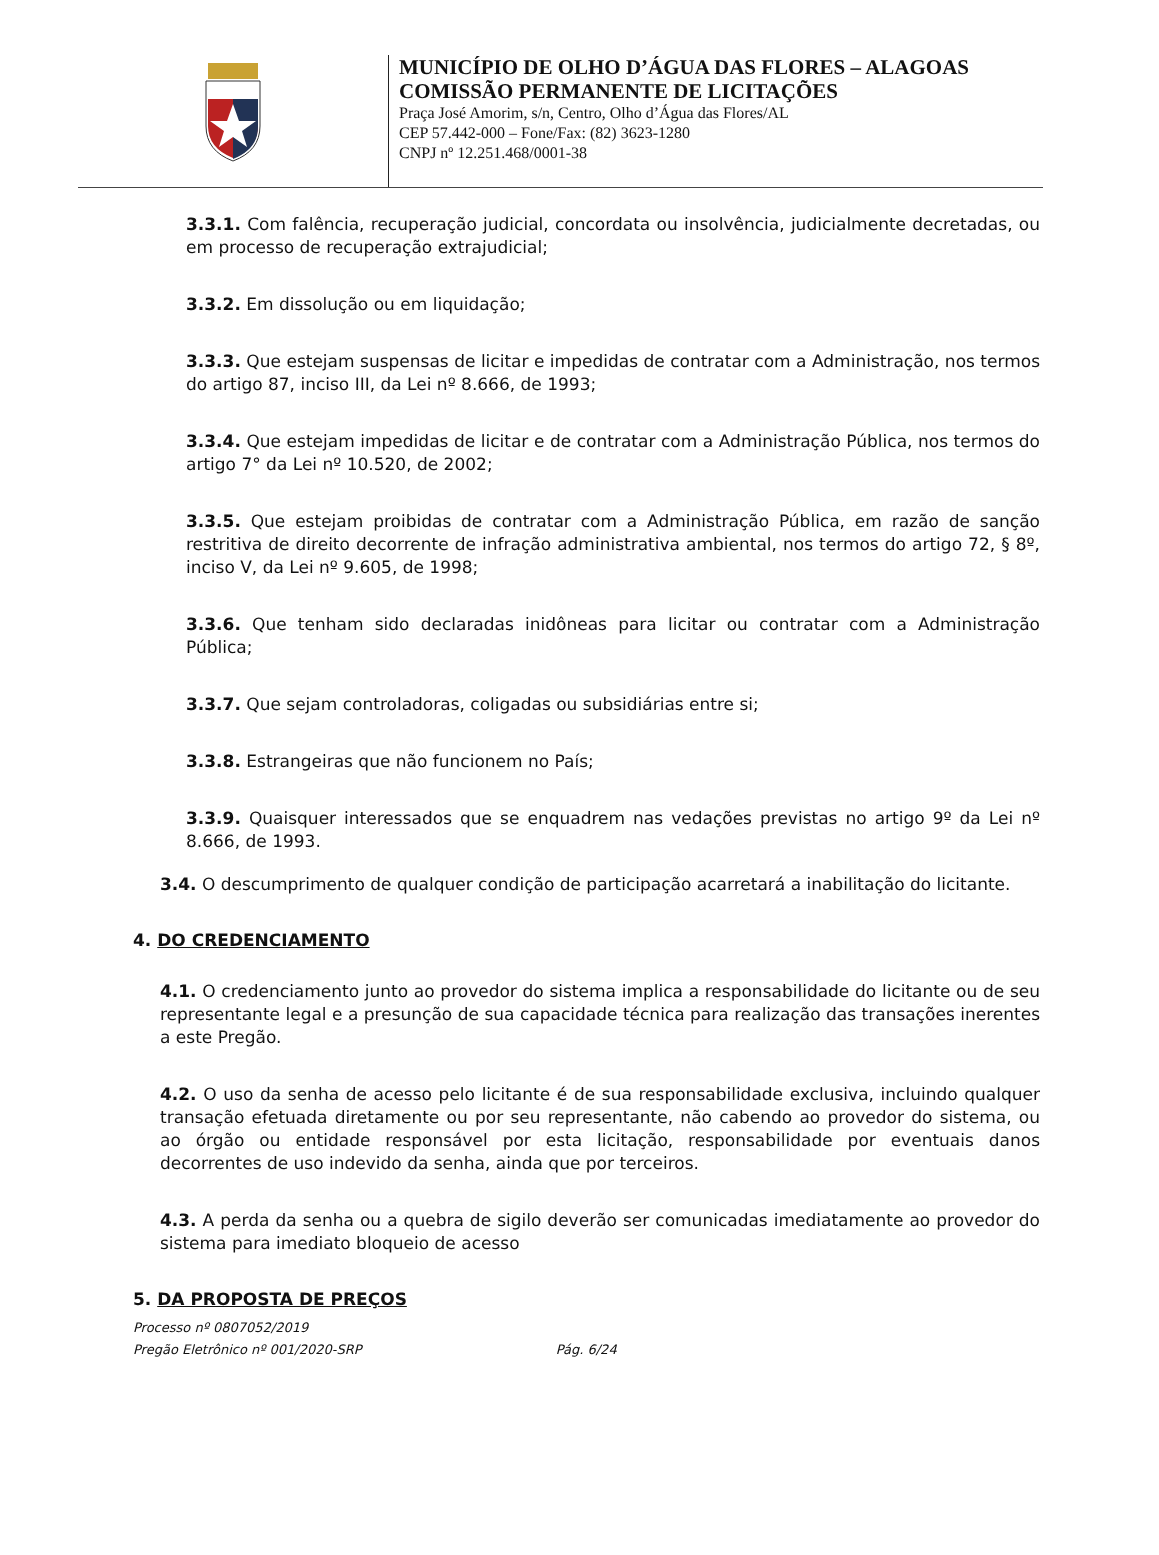MUNICÍPIO DE OLHO D’ÁGUA DAS FLORES – ALAGOAS
COMISSÃO PERMANENTE DE LICITAÇÕES
Praça José Amorim, s/n, Centro, Olho d’Água das Flores/AL
CEP 57.442-000 – Fone/Fax: (82) 3623-1280
CNPJ nº 12.251.468/0001-38
3.3.1. Com falência, recuperação judicial, concordata ou insolvência, judicialmente decretadas, ou em processo de recuperação extrajudicial;
3.3.2. Em dissolução ou em liquidação;
3.3.3. Que estejam suspensas de licitar e impedidas de contratar com a Administração, nos termos do artigo 87, inciso III, da Lei nº 8.666, de 1993;
3.3.4. Que estejam impedidas de licitar e de contratar com a Administração Pública, nos termos do artigo 7° da Lei nº 10.520, de 2002;
3.3.5. Que estejam proibidas de contratar com a Administração Pública, em razão de sanção restritiva de direito decorrente de infração administrativa ambiental, nos termos do artigo 72, § 8º, inciso V, da Lei nº 9.605, de 1998;
3.3.6. Que tenham sido declaradas inidôneas para licitar ou contratar com a Administração Pública;
3.3.7. Que sejam controladoras, coligadas ou subsidiárias entre si;
3.3.8. Estrangeiras que não funcionem no País;
3.3.9. Quaisquer interessados que se enquadrem nas vedações previstas no artigo 9º da Lei nº 8.666, de 1993.
3.4. O descumprimento de qualquer condição de participação acarretará a inabilitação do licitante.
4. DO CREDENCIAMENTO
4.1. O credenciamento junto ao provedor do sistema implica a responsabilidade do licitante ou de seu representante legal e a presunção de sua capacidade técnica para realização das transações inerentes a este Pregão.
4.2. O uso da senha de acesso pelo licitante é de sua responsabilidade exclusiva, incluindo qualquer transação efetuada diretamente ou por seu representante, não cabendo ao provedor do sistema, ou ao órgão ou entidade responsável por esta licitação, responsabilidade por eventuais danos decorrentes de uso indevido da senha, ainda que por terceiros.
4.3. A perda da senha ou a quebra de sigilo deverão ser comunicadas imediatamente ao provedor do sistema para imediato bloqueio de acesso
5. DA PROPOSTA DE PREÇOS
Processo nº 0807052/2019
Pregão Eletrônico nº 001/2020-SRP Pág. 6/24